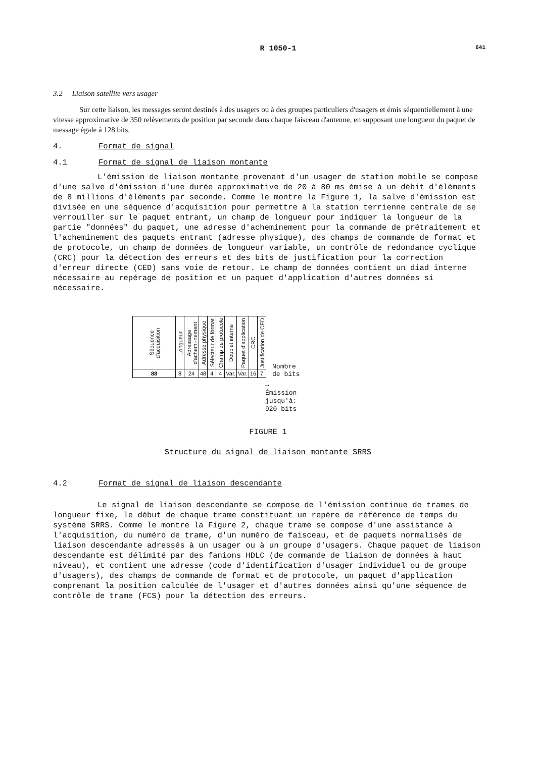R 1050-1 641
3.2 Liaison satellite vers usager
Sur cette liaison, les messages seront destinés à des usagers ou à des groupes particuliers d'usagers et émis séquentiellement à une vitesse approximative de 350 relèvements de position par seconde dans chaque faisceau d'antenne, en supposant une longueur du paquet de message égale à 128 bits.
4. Format de signal
4.1 Format de signal de liaison montante
L'émission de liaison montante provenant d'un usager de station mobile se compose d'une salve d'émission d'une durée approximative de 20 à 80 ms émise à un débit d'éléments de 8 millions d'éléments par seconde. Comme le montre la Figure 1, la salve d'émission est divisée en une séquence d'acquisition pour permettre à la station terrienne centrale de se verrouiller sur le paquet entrant, un champ de longueur pour indiquer la longueur de la partie "données" du paquet, une adresse d'acheminement pour la commande de prétraitement et l'acheminement des paquets entrant (adresse physique), des champs de commande de format et de protocole, un champ de données de longueur variable, un contrôle de redondance cyclique (CRC) pour la détection des erreurs et des bits de justification pour la correction d'erreur directe (CED) sans voie de retour. Le champ de données contient un diad interne nécessaire au repérage de position et un paquet d'application d'autres données si nécessaire.
| Séquence d'acquisition | Longueur | Adressage d'achemi-nement | Adresse physique | Sélecteur de format | Champ de protocole | Doublet interne | Paquet d'application | CRC | Justification de CED |
| 88 | 8 | 24 | 48 | 4 | 4 | Var. | Var. | 16 | 7 |
Nombre
de bits
↔
Émission
jusqu'à:
920 bits
FIGURE 1
Structure du signal de liaison montante SRRS
4.2 Format de signal de liaison descendante
Le signal de liaison descendante se compose de l'émission continue de trames de longueur fixe, le début de chaque trame constituant un repère de référence de temps du système SRRS. Comme le montre la Figure 2, chaque trame se compose d'une assistance à l'acquisition, du numéro de trame, d'un numéro de faisceau, et de paquets normalisés de liaison descendante adressés à un usager ou à un groupe d'usagers. Chaque paquet de liaison descendante est délimité par des fanions HDLC (de commande de liaison de données à haut niveau), et contient une adresse (code d'identification d'usager individuel ou de groupe d'usagers), des champs de commande de format et de protocole, un paquet d'application comprenant la position calculée de l'usager et d'autres données ainsi qu'une séquence de contrôle de trame (FCS) pour la détection des erreurs.